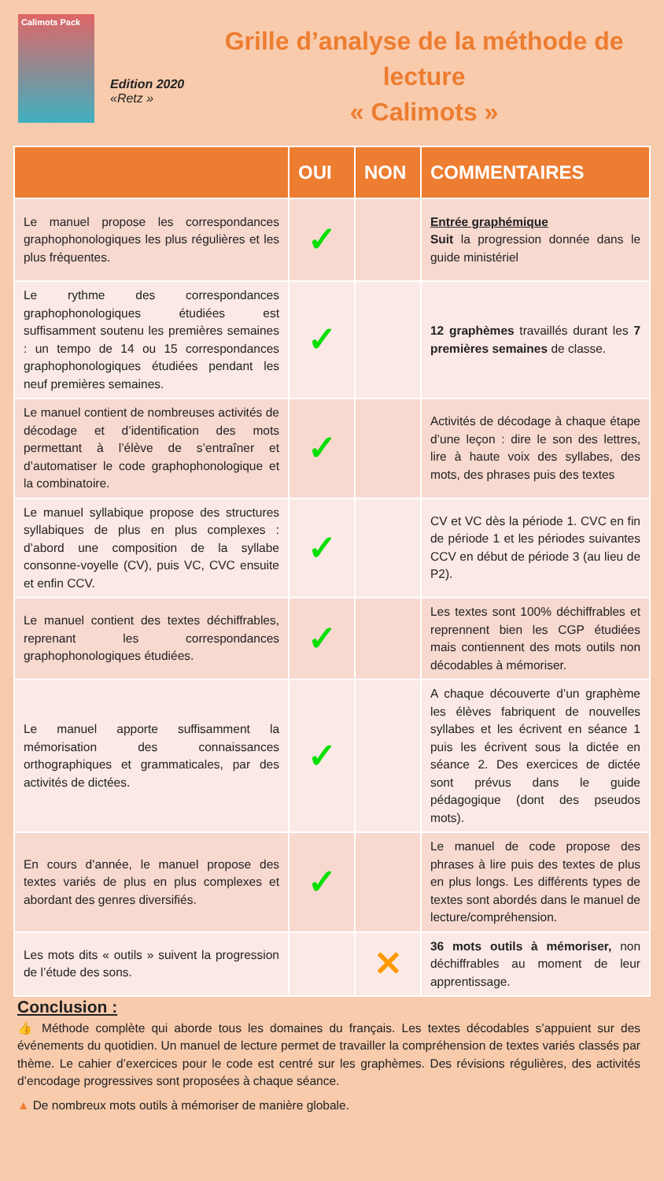Calimots Pack
Edition 2020
«Retz »
Grille d’analyse de la méthode de lecture
« Calimots »
| | OUI | NON | COMMENTAIRES |
| --- | --- | --- | --- |
| Le manuel propose les correspondances graphophonologiques les plus régulières et les plus fréquentes. | ✓ | | Entrée graphémique Suit la progression donnée dans le guide ministériel |
| Le rythme des correspondances graphophonologiques étudiées est suffisamment soutenu les premières semaines : un tempo de 14 ou 15 correspondances graphophonologiques étudiées pendant les neuf premières semaines. | ✓ | | 12 graphèmes travaillés durant les 7 premières semaines de classe. |
| Le manuel contient de nombreuses activités de décodage et d’identification des mots permettant à l’élève de s’entraîner et d’automatiser le code graphophonologique et la combinatoire. | ✓ | | Activités de décodage à chaque étape d’une leçon : dire le son des lettres, lire à haute voix des syllabes, des mots, des phrases puis des textes |
| Le manuel syllabique propose des structures syllabiques de plus en plus complexes : d’abord une composition de la syllabe consonne-voyelle (CV), puis VC, CVC ensuite et enfin CCV. | ✓ | | CV et VC dès la période 1. CVC en fin de période 1 et les périodes suivantes CCV en début de période 3 (au lieu de P2). |
| Le manuel contient des textes déchiffrables, reprenant les correspondances graphophonologiques étudiées. | ✓ | | Les textes sont 100% déchiffrables et reprennent bien les CGP étudiées mais contiennent des mots outils non décodables à mémoriser. |
| Le manuel apporte suffisamment la mémorisation des connaissances orthographiques et grammaticales, par des activités de dictées. | ✓ | | A chaque découverte d’un graphème les élèves fabriquent de nouvelles syllabes et les écrivent en séance 1 puis les écrivent sous la dictée en séance 2. Des exercices de dictée sont prévus dans le guide pédagogique (dont des pseudos mots). |
| En cours d’année, le manuel propose des textes variés de plus en plus complexes et abordant des genres diversifiés. | ✓ | | Le manuel de code propose des phrases à lire puis des textes de plus en plus longs. Les différents types de textes sont abordés dans le manuel de lecture/compréhension. |
| Les mots dits « outils » suivent la progression de l’étude des sons. | | ✕ | 36 mots outils à mémoriser, non déchiffrables au moment de leur apprentissage. |
Conclusion :
👍 Méthode complète qui aborde tous les domaines du français. Les textes décodables s’appuient sur des événements du quotidien. Un manuel de lecture permet de travailler la compréhension de textes variés classés par thème. Le cahier d’exercices pour le code est centré sur les graphèmes. Des révisions régulières, des activités d’encodage progressives sont proposées à chaque séance.
▲ De nombreux mots outils à mémoriser de manière globale.